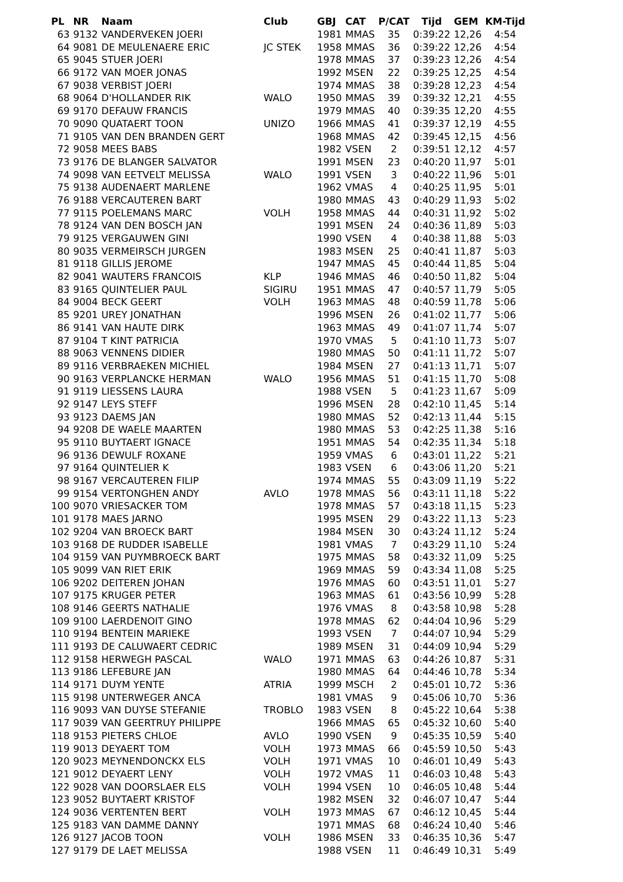| PL | NR | Naam | Club | GBJ | CAT | P/CAT | Tijd | GEM | KM-Tijd |
| --- | --- | --- | --- | --- | --- | --- | --- | --- | --- |
| 63 | 9132 | VANDERVEKEN JOERI | | 1981 | MMAS | 35 | 0:39:22 | 12,26 | 4:54 |
| 64 | 9081 | DE MEULENAERE ERIC | JC STEK | 1958 | MMAS | 36 | 0:39:22 | 12,26 | 4:54 |
| 65 | 9045 | STUER JOERI | | 1978 | MMAS | 37 | 0:39:23 | 12,26 | 4:54 |
| 66 | 9172 | VAN MOER JONAS | | 1992 | MSEN | 22 | 0:39:25 | 12,25 | 4:54 |
| 67 | 9038 | VERBIST JOERI | | 1974 | MMAS | 38 | 0:39:28 | 12,23 | 4:54 |
| 68 | 9064 | D'HOLLANDER RIK | WALO | 1950 | MMAS | 39 | 0:39:32 | 12,21 | 4:55 |
| 69 | 9170 | DEFAUW FRANCIS | | 1979 | MMAS | 40 | 0:39:35 | 12,20 | 4:55 |
| 70 | 9090 | QUATAERT TOON | UNIZO | 1966 | MMAS | 41 | 0:39:37 | 12,19 | 4:55 |
| 71 | 9105 | VAN DEN BRANDEN GERT | | 1968 | MMAS | 42 | 0:39:45 | 12,15 | 4:56 |
| 72 | 9058 | MEES BABS | | 1982 | VSEN | 2 | 0:39:51 | 12,12 | 4:57 |
| 73 | 9176 | DE BLANGER SALVATOR | | 1991 | MSEN | 23 | 0:40:20 | 11,97 | 5:01 |
| 74 | 9098 | VAN EETVELT MELISSA | WALO | 1991 | VSEN | 3 | 0:40:22 | 11,96 | 5:01 |
| 75 | 9138 | AUDENAERT MARLENE | | 1962 | VMAS | 4 | 0:40:25 | 11,95 | 5:01 |
| 76 | 9188 | VERCAUTEREN BART | | 1980 | MMAS | 43 | 0:40:29 | 11,93 | 5:02 |
| 77 | 9115 | POELEMANS MARC | VOLH | 1958 | MMAS | 44 | 0:40:31 | 11,92 | 5:02 |
| 78 | 9124 | VAN DEN BOSCH JAN | | 1991 | MSEN | 24 | 0:40:36 | 11,89 | 5:03 |
| 79 | 9125 | VERGAUWEN GINI | | 1990 | VSEN | 4 | 0:40:38 | 11,88 | 5:03 |
| 80 | 9035 | VERMEIRSCH JURGEN | | 1983 | MSEN | 25 | 0:40:41 | 11,87 | 5:03 |
| 81 | 9118 | GILLIS JEROME | | 1947 | MMAS | 45 | 0:40:44 | 11,85 | 5:04 |
| 82 | 9041 | WAUTERS FRANCOIS | KLP | 1946 | MMAS | 46 | 0:40:50 | 11,82 | 5:04 |
| 83 | 9165 | QUINTELIER PAUL | SIGIRU | 1951 | MMAS | 47 | 0:40:57 | 11,79 | 5:05 |
| 84 | 9004 | BECK GEERT | VOLH | 1963 | MMAS | 48 | 0:40:59 | 11,78 | 5:06 |
| 85 | 9201 | UREY JONATHAN | | 1996 | MSEN | 26 | 0:41:02 | 11,77 | 5:06 |
| 86 | 9141 | VAN HAUTE DIRK | | 1963 | MMAS | 49 | 0:41:07 | 11,74 | 5:07 |
| 87 | 9104 | T KINT PATRICIA | | 1970 | VMAS | 5 | 0:41:10 | 11,73 | 5:07 |
| 88 | 9063 | VENNENS DIDIER | | 1980 | MMAS | 50 | 0:41:11 | 11,72 | 5:07 |
| 89 | 9116 | VERBRAEKEN MICHIEL | | 1984 | MSEN | 27 | 0:41:13 | 11,71 | 5:07 |
| 90 | 9163 | VERPLANCKE HERMAN | WALO | 1956 | MMAS | 51 | 0:41:15 | 11,70 | 5:08 |
| 91 | 9119 | LIESSENS LAURA | | 1988 | VSEN | 5 | 0:41:23 | 11,67 | 5:09 |
| 92 | 9147 | LEYS STEFF | | 1996 | MSEN | 28 | 0:42:10 | 11,45 | 5:14 |
| 93 | 9123 | DAEMS JAN | | 1980 | MMAS | 52 | 0:42:13 | 11,44 | 5:15 |
| 94 | 9208 | DE WAELE MAARTEN | | 1980 | MMAS | 53 | 0:42:25 | 11,38 | 5:16 |
| 95 | 9110 | BUYTAERT IGNACE | | 1951 | MMAS | 54 | 0:42:35 | 11,34 | 5:18 |
| 96 | 9136 | DEWULF ROXANE | | 1959 | VMAS | 6 | 0:43:01 | 11,22 | 5:21 |
| 97 | 9164 | QUINTELIER K | | 1983 | VSEN | 6 | 0:43:06 | 11,20 | 5:21 |
| 98 | 9167 | VERCAUTEREN FILIP | | 1974 | MMAS | 55 | 0:43:09 | 11,19 | 5:22 |
| 99 | 9154 | VERTONGHEN ANDY | AVLO | 1978 | MMAS | 56 | 0:43:11 | 11,18 | 5:22 |
| 100 | 9070 | VRIESACKER TOM | | 1978 | MMAS | 57 | 0:43:18 | 11,15 | 5:23 |
| 101 | 9178 | MAES JARNO | | 1995 | MSEN | 29 | 0:43:22 | 11,13 | 5:23 |
| 102 | 9204 | VAN BROECK BART | | 1984 | MSEN | 30 | 0:43:24 | 11,12 | 5:24 |
| 103 | 9168 | DE RUDDER ISABELLE | | 1981 | VMAS | 7 | 0:43:29 | 11,10 | 5:24 |
| 104 | 9159 | VAN PUYMBROECK BART | | 1975 | MMAS | 58 | 0:43:32 | 11,09 | 5:25 |
| 105 | 9099 | VAN RIET ERIK | | 1969 | MMAS | 59 | 0:43:34 | 11,08 | 5:25 |
| 106 | 9202 | DEITEREN JOHAN | | 1976 | MMAS | 60 | 0:43:51 | 11,01 | 5:27 |
| 107 | 9175 | KRUGER PETER | | 1963 | MMAS | 61 | 0:43:56 | 10,99 | 5:28 |
| 108 | 9146 | GEERTS NATHALIE | | 1976 | VMAS | 8 | 0:43:58 | 10,98 | 5:28 |
| 109 | 9100 | LAERDENOIT GINO | | 1978 | MMAS | 62 | 0:44:04 | 10,96 | 5:29 |
| 110 | 9194 | BENTEIN MARIEKE | | 1993 | VSEN | 7 | 0:44:07 | 10,94 | 5:29 |
| 111 | 9193 | DE CALUWAERT CEDRIC | | 1989 | MSEN | 31 | 0:44:09 | 10,94 | 5:29 |
| 112 | 9158 | HERWEGH PASCAL | WALO | 1971 | MMAS | 63 | 0:44:26 | 10,87 | 5:31 |
| 113 | 9186 | LEFEBURE JAN | | 1980 | MMAS | 64 | 0:44:46 | 10,78 | 5:34 |
| 114 | 9171 | DUYM YENTE | ATRIA | 1999 | MSCH | 2 | 0:45:01 | 10,72 | 5:36 |
| 115 | 9198 | UNTERWEGER ANCA | | 1981 | VMAS | 9 | 0:45:06 | 10,70 | 5:36 |
| 116 | 9093 | VAN DUYSE STEFANIE | TROBLO | 1983 | VSEN | 8 | 0:45:22 | 10,64 | 5:38 |
| 117 | 9039 | VAN GEERTRUY PHILIPPE | | 1966 | MMAS | 65 | 0:45:32 | 10,60 | 5:40 |
| 118 | 9153 | PIETERS CHLOE | AVLO | 1990 | VSEN | 9 | 0:45:35 | 10,59 | 5:40 |
| 119 | 9013 | DEYAERT TOM | VOLH | 1973 | MMAS | 66 | 0:45:59 | 10,50 | 5:43 |
| 120 | 9023 | MEYNENDONCKX ELS | VOLH | 1971 | VMAS | 10 | 0:46:01 | 10,49 | 5:43 |
| 121 | 9012 | DEYAERT LENY | VOLH | 1972 | VMAS | 11 | 0:46:03 | 10,48 | 5:43 |
| 122 | 9028 | VAN DOORSLAER ELS | VOLH | 1994 | VSEN | 10 | 0:46:05 | 10,48 | 5:44 |
| 123 | 9052 | BUYTAERT KRISTOF | | 1982 | MSEN | 32 | 0:46:07 | 10,47 | 5:44 |
| 124 | 9036 | VERTENTEN BERT | VOLH | 1973 | MMAS | 67 | 0:46:12 | 10,45 | 5:44 |
| 125 | 9183 | VAN DAMME DANNY | | 1971 | MMAS | 68 | 0:46:24 | 10,40 | 5:46 |
| 126 | 9127 | JACOB TOON | VOLH | 1986 | MSEN | 33 | 0:46:35 | 10,36 | 5:47 |
| 127 | 9179 | DE LAET MELISSA | | 1988 | VSEN | 11 | 0:46:49 | 10,31 | 5:49 |